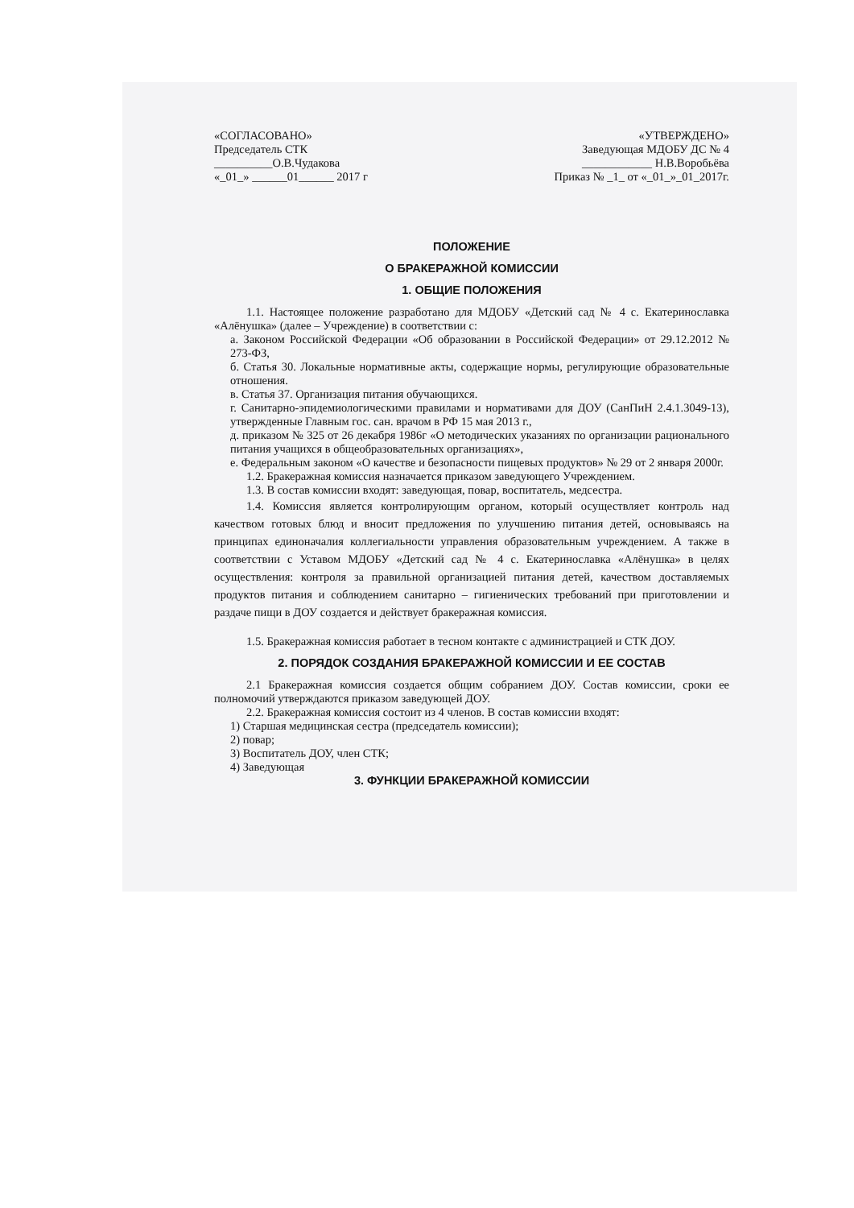«СОГЛАСОВАНО»
Председатель СТК
__________О.В.Чудакова
«_01_» ______01______ 2017 г
«УТВЕРЖДЕНО»
Заведующая МДОБУ ДС № 4
____________ Н.В.Воробьёва
Приказ № _1_ от «_01_»_01_2017г.
ПОЛОЖЕНИЕ
О БРАКЕРАЖНОЙ КОМИССИИ
1. ОБЩИЕ ПОЛОЖЕНИЯ
1.1. Настоящее положение разработано для МДОБУ «Детский сад № 4 с. Екатеринославка «Алёнушка» (далее – Учреждение) в соответствии с:
а. Законом Российской Федерации «Об образовании в Российской Федерации» от 29.12.2012 № 273-ФЗ,
б. Статья 30. Локальные нормативные акты, содержащие нормы, регулирующие образовательные отношения.
в. Статья 37. Организация питания обучающихся.
г. Санитарно-эпидемиологическими правилами и нормативами для ДОУ (СанПиН 2.4.1.3049-13), утвержденные Главным гос. сан. врачом в РФ 15 мая 2013 г.,
д. приказом № 325 от 26 декабря 1986г «О методических указаниях по организации рационального питания учащихся в общеобразовательных организациях»,
е. Федеральным законом «О качестве и безопасности пищевых продуктов» № 29 от 2 января 2000г.
1.2. Бракеражная комиссия назначается приказом заведующего Учреждением.
1.3. В состав комиссии входят: заведующая, повар, воспитатель, медсестра.
1.4. Комиссия является контролирующим органом, который осуществляет контроль над качеством готовых блюд и вносит предложения по улучшению питания детей, основываясь на принципах единоначалия коллегиальности управления образовательным учреждением. А также в соответствии с Уставом МДОБУ «Детский сад № 4 с. Екатеринославка «Алёнушка» в целях осуществления: контроля за правильной организацией питания детей, качеством доставляемых продуктов питания и соблюдением санитарно – гигиенических требований при приготовлении и раздаче пищи в ДОУ создается и действует бракеражная комиссия.
1.5. Бракеражная комиссия работает в тесном контакте с администрацией и СТК ДОУ.
2. ПОРЯДОК СОЗДАНИЯ БРАКЕРАЖНОЙ КОМИССИИ И ЕЕ СОСТАВ
2.1 Бракеражная комиссия создается общим собранием ДОУ. Состав комиссии, сроки ее полномочий утверждаются приказом заведующей ДОУ.
2.2. Бракеражная комиссия состоит из 4 членов. В состав комиссии входят:
1) Старшая медицинская сестра (председатель комиссии);
2) повар;
3) Воспитатель ДОУ, член СТК;
4) Заведующая
3. ФУНКЦИИ БРАКЕРАЖНОЙ КОМИССИИ